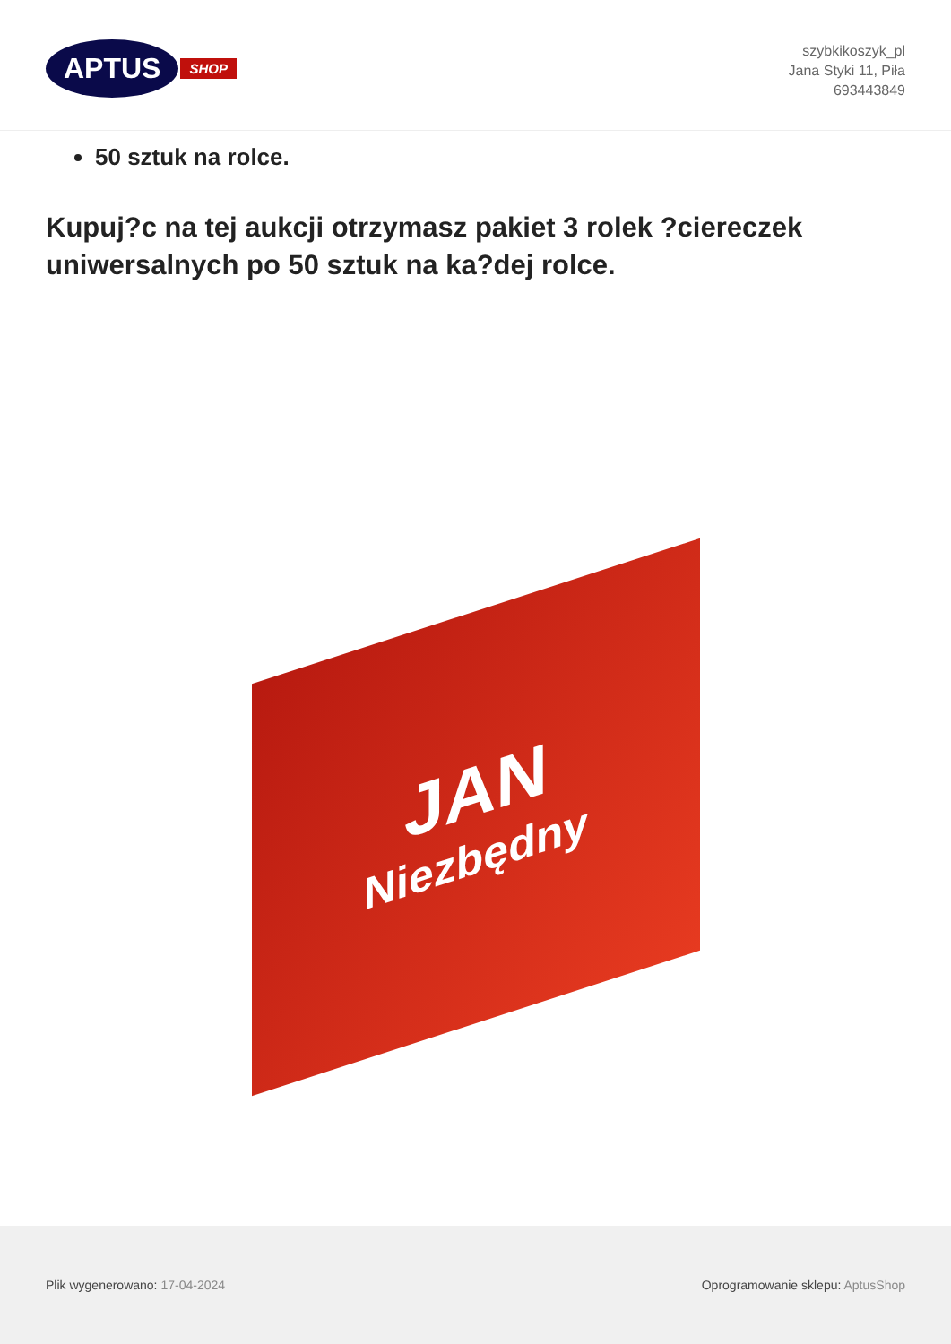APTUS SHOP
szybkikoszyk_pl
Jana Styki 11, Piła
693443849
50 sztuk na rolce.
Kupuj?c na tej aukcji otrzymasz pakiet 3 rolek ?ciereczek uniwersalnych po 50 sztuk na ka?dej rolce.
JAN
Niezbędny
Plik wygenerowano: 17-04-2024
Oprogramowanie sklepu: AptusShop